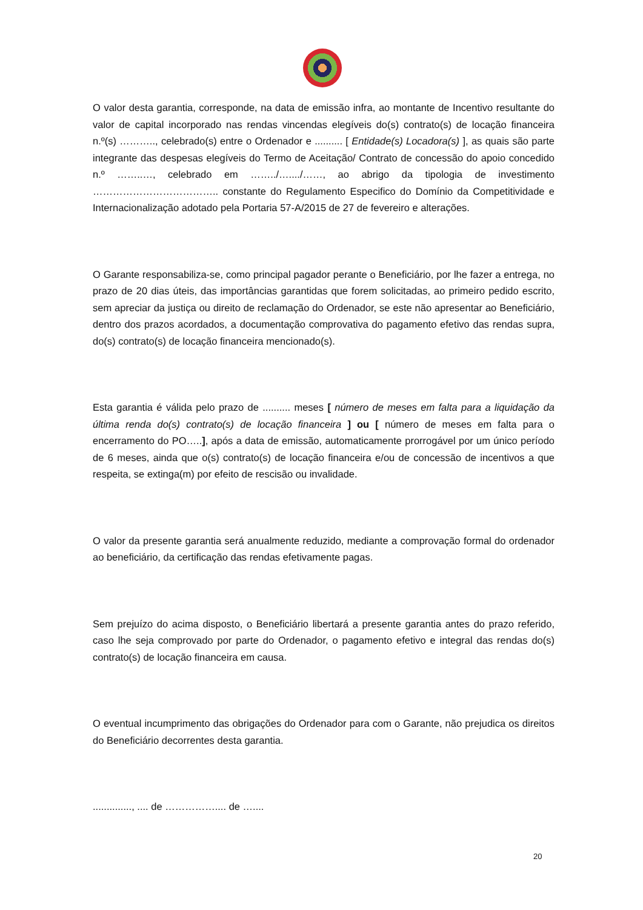O valor desta garantia, corresponde, na data de emissão infra, ao montante de Incentivo resultante do valor de capital incorporado nas rendas vincendas elegíveis do(s) contrato(s) de locação financeira n.º(s) ……….., celebrado(s) entre o Ordenador e .......... [ Entidade(s) Locadora(s) ], as quais são parte integrante das despesas elegíveis do Termo de Aceitação/ Contrato de concessão do apoio concedido n.º ……..…, celebrado em ……../…..../……, ao abrigo da tipologia de investimento ……………………………….. constante do Regulamento Especifico do Domínio da Competitividade e Internacionalização adotado pela Portaria 57-A/2015 de 27 de fevereiro e alterações.
O Garante responsabiliza-se, como principal pagador perante o Beneficiário, por lhe fazer a entrega, no prazo de 20 dias úteis, das importâncias garantidas que forem solicitadas, ao primeiro pedido escrito, sem apreciar da justiça ou direito de reclamação do Ordenador, se este não apresentar ao Beneficiário, dentro dos prazos acordados, a documentação comprovativa do pagamento efetivo das rendas supra, do(s) contrato(s) de locação financeira mencionado(s).
Esta garantia é válida pelo prazo de .......... meses [ número de meses em falta para a liquidação da última renda do(s) contrato(s) de locação financeira ] ou [ número de meses em falta para o encerramento do PO…..], após a data de emissão, automaticamente prorrogável por um único período de 6 meses, ainda que o(s) contrato(s) de locação financeira e/ou de concessão de incentivos a que respeita, se extinga(m) por efeito de rescisão ou invalidade.
O valor da presente garantia será anualmente reduzido, mediante a comprovação formal do ordenador ao beneficiário, da certificação das rendas efetivamente pagas.
Sem prejuízo do acima disposto, o Beneficiário libertará a presente garantia antes do prazo referido, caso lhe seja comprovado por parte do Ordenador, o pagamento efetivo e integral das rendas do(s) contrato(s) de locação financeira em causa.
O eventual incumprimento das obrigações do Ordenador para com o Garante, não prejudica os direitos do Beneficiário decorrentes desta garantia.
.............., .... de …………….... de …....
20